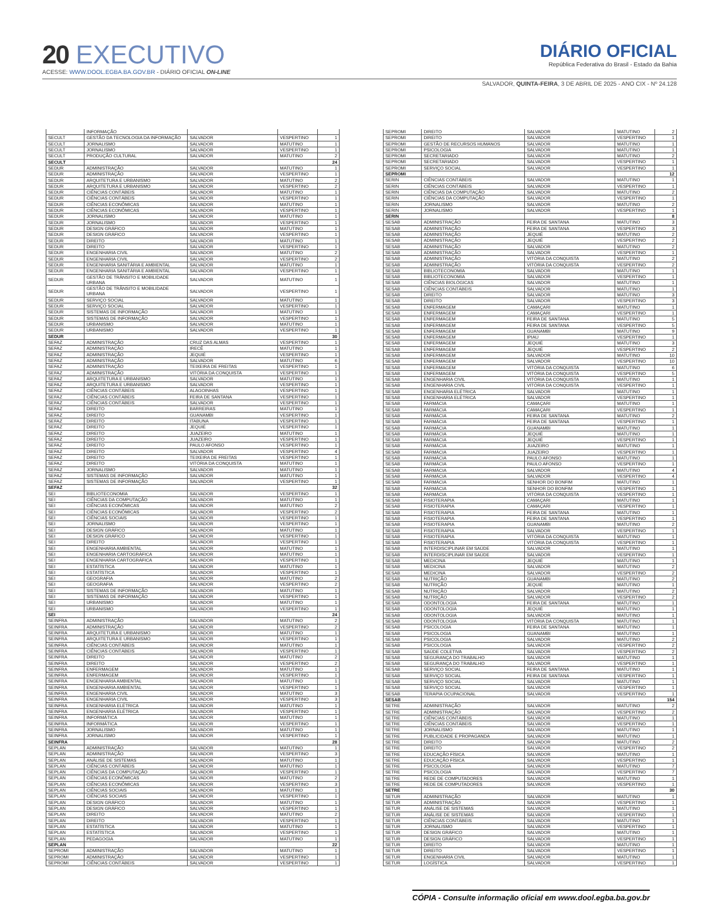20 EXECUTIVO
DIÁRIO OFICIAL
República Federativa do Brasil - Estado da Bahia
ACESSE: WWW.DOOL.EGBA.BA.GOV.BR - DIÁRIO OFICIAL ON-LINE
SALVADOR, QUINTA-FEIRA, 3 DE ABRIL DE 2025 - ANO CIX - Nº 24.128
| | INFORMAÇÃO | | | |
| SECULT | GESTÃO DA TECNOLOGIA DA INFORMAÇÃO | SALVADOR | VESPERTINO | 1 |
| SECULT | JORNALISMO | SALVADOR | MATUTINO | 1 |
| SECULT | JORNALISMO | SALVADOR | VESPERTINO | 1 |
| SECULT | PRODUÇÃO CULTURAL | SALVADOR | MATUTINO | 2 |
| SECULT | | | | 24 |
| SEDUR | ADMINISTRAÇÃO | SALVADOR | MATUTINO | 1 |
| SEDUR | ADMINISTRAÇÃO | SALVADOR | VESPERTINO | 1 |
| SEDUR | ARQUITETURA E URBANISMO | SALVADOR | MATUTINO | 2 |
| SEDUR | ARQUITETURA E URBANISMO | SALVADOR | VESPERTINO | 2 |
| SEDUR | CIÊNCIAS CONTÁBEIS | SALVADOR | MATUTINO | 1 |
| SEDUR | CIÊNCIAS CONTÁBEIS | SALVADOR | VESPERTINO | 1 |
| SEDUR | CIÊNCIAS ECONÔMICAS | SALVADOR | MATUTINO | 1 |
| SEDUR | CIÊNCIAS ECONÔMICAS | SALVADOR | VESPERTINO | 1 |
| SEDUR | JORNALISMO | SALVADOR | MATUTINO | 1 |
| SEDUR | JORNALISMO | SALVADOR | VESPERTINO | 1 |
| SEDUR | DESIGN GRÁFICO | SALVADOR | MATUTINO | 1 |
| SEDUR | DESIGN GRÁFICO | SALVADOR | VESPERTINO | 1 |
| SEDUR | DIREITO | SALVADOR | MATUTINO | 1 |
| SEDUR | DIREITO | SALVADOR | VESPERTINO | 1 |
| SEDUR | ENGENHARIA CIVIL | SALVADOR | MATUTINO | 2 |
| SEDUR | ENGENHARIA CIVIL | SALVADOR | VESPERTINO | 2 |
| SEDUR | ENGENHARIA SANITÁRIA E AMBIENTAL | SALVADOR | MATUTINO | 1 |
| SEDUR | ENGENHARIA SANITÁRIA E AMBIENTAL | SALVADOR | VESPERTINO | 1 |
| SEDUR | GESTÃO DE TRÂNSITO E MOBILIDADE URBANA | SALVADOR | MATUTINO | 1 |
| SEDUR | GESTÃO DE TRÂNSITO E MOBILIDADE URBANA | SALVADOR | VESPERTINO | 1 |
| SEDUR | SERVIÇO SOCIAL | SALVADOR | MATUTINO | 1 |
| SEDUR | SERVIÇO SOCIAL | SALVADOR | VESPERTINO | 1 |
| SEDUR | SISTEMAS DE INFORMAÇÃO | SALVADOR | MATUTINO | 1 |
| SEDUR | SISTEMAS DE INFORMAÇÃO | SALVADOR | VESPERTINO | 1 |
| SEDUR | URBANISMO | SALVADOR | MATUTINO | 1 |
| SEDUR | URBANISMO | SALVADOR | VESPERTINO | 1 |
| SEDUR | | | | 30 |
| SEFAZ | ADMINISTRAÇÃO | CRUZ DAS ALMAS | VESPERTINO | 1 |
| SEFAZ | ADMINISTRAÇÃO | IRECÊ | MATUTINO | 1 |
| SEFAZ | ADMINISTRAÇÃO | JEQUIÉ | VESPERTINO | 1 |
| SEFAZ | ADMINISTRAÇÃO | SALVADOR | MATUTINO | 6 |
| SEFAZ | ADMINISTRAÇÃO | TEIXEIRA DE FREITAS | VESPERTINO | 1 |
| SEFAZ | ADMINISTRAÇÃO | VITÓRIA DA CONQUISTA | VESPERTINO | 1 |
| SEFAZ | ARQUITETURA E URBANISMO | SALVADOR | MATUTINO | 1 |
| SEFAZ | ARQUITETURA E URBANISMO | SALVADOR | VESPERTINO | 1 |
| SEFAZ | CIÊNCIAS CONTÁBEIS | ALAGOINHAS | VESPERTINO | 1 |
| SEFAZ | CIÊNCIAS CONTÁBEIS | FEIRA DE SANTANA | VESPERTINO | 1 |
| SEFAZ | CIÊNCIAS CONTÁBEIS | SALVADOR | VESPERTINO | 1 |
| SEFAZ | DIREITO | BARREIRAS | MATUTINO | 1 |
| SEFAZ | DIREITO | GUANAMBI | VESPERTINO | 1 |
| SEFAZ | DIREITO | ITABUNA | VESPERTINO | 1 |
| SEFAZ | DIREITO | JEQUIÉ | VESPERTINO | 1 |
| SEFAZ | DIREITO | JUAZEIRO | MATUTINO | 1 |
| SEFAZ | DIREITO | JUAZEIRO | VESPERTINO | 1 |
| SEFAZ | DIREITO | PAULO AFONSO | VESPERTINO | 1 |
| SEFAZ | DIREITO | SALVADOR | VESPERTINO | 4 |
| SEFAZ | DIREITO | TEIXEIRA DE FREITAS | VESPERTINO | 1 |
| SEFAZ | DIREITO | VITÓRIA DA CONQUISTA | MATUTINO | 1 |
| SEFAZ | JORNALISMO | SALVADOR | MATUTINO | 1 |
| SEFAZ | SISTEMAS DE INFORMAÇÃO | SALVADOR | MATUTINO | 1 |
| SEFAZ | SISTEMAS DE INFORMAÇÃO | SALVADOR | VESPERTINO | 1 |
| SEFAZ | | | | 32 |
| SEI | BIBLIOTECONOMIA | SALVADOR | VESPERTINO | 1 |
| SEI | CIÊNCIAS DA COMPUTAÇÃO | SALVADOR | MATUTINO | 1 |
| SEI | CIÊNCIAS ECONÔMICAS | SALVADOR | MATUTINO | 2 |
| SEI | CIÊNCIAS ECONÔMICAS | SALVADOR | VESPERTINO | 2 |
| SEI | CIÊNCIAS SOCIAIS | SALVADOR | VESPERTINO | 1 |
| SEI | JORNALISMO | SALVADOR | VESPERTINO | 1 |
| SEI | DESIGN GRÁFICO | SALVADOR | MATUTINO | 1 |
| SEI | DESIGN GRÁFICO | SALVADOR | VESPERTINO | 1 |
| SEI | DIREITO | SALVADOR | VESPERTINO | 1 |
| SEI | ENGENHARIA AMBIENTAL | SALVADOR | MATUTINO | 1 |
| SEI | ENGENHARIA CARTOGRÁFICA | SALVADOR | MATUTINO | 1 |
| SEI | ENGENHARIA CARTOGRÁFICA | SALVADOR | VESPERTINO | 1 |
| SEI | ESTATÍSTICA | SALVADOR | MATUTINO | 1 |
| SEI | ESTATÍSTICA | SALVADOR | VESPERTINO | 1 |
| SEI | GEOGRAFIA | SALVADOR | MATUTINO | 2 |
| SEI | GEOGRAFIA | SALVADOR | VESPERTINO | 2 |
| SEI | SISTEMAS DE INFORMAÇÃO | SALVADOR | MATUTINO | 1 |
| SEI | SISTEMAS DE INFORMAÇÃO | SALVADOR | VESPERTINO | 1 |
| SEI | URBANISMO | SALVADOR | MATUTINO | 1 |
| SEI | URBANISMO | SALVADOR | VESPERTINO | 1 |
| SEI | | | | 24 |
| SEINFRA | ADMINISTRAÇÃO | SALVADOR | MATUTINO | 2 |
| SEINFRA | ADMINISTRAÇÃO | SALVADOR | VESPERTINO | 2 |
| SEINFRA | ARQUITETURA E URBANISMO | SALVADOR | MATUTINO | 1 |
| SEINFRA | ARQUITETURA E URBANISMO | SALVADOR | VESPERTINO | 1 |
| SEINFRA | CIÊNCIAS CONTÁBEIS | SALVADOR | MATUTINO | 1 |
| SEINFRA | CIÊNCIAS CONTÁBEIS | SALVADOR | VESPERTINO | 1 |
| SEINFRA | DIREITO | SALVADOR | MATUTINO | 2 |
| SEINFRA | DIREITO | SALVADOR | VESPERTINO | 2 |
| SEINFRA | ENFERMAGEM | SALVADOR | MATUTINO | 1 |
| SEINFRA | ENFERMAGEM | SALVADOR | VESPERTINO | 1 |
| SEINFRA | ENGENHARIA AMBIENTAL | SALVADOR | MATUTINO | 1 |
| SEINFRA | ENGENHARIA AMBIENTAL | SALVADOR | VESPERTINO | 1 |
| SEINFRA | ENGENHARIA CIVIL | SALVADOR | MATUTINO | 3 |
| SEINFRA | ENGENHARIA CIVIL | SALVADOR | VESPERTINO | 3 |
| SEINFRA | ENGENHARIA ELÉTRICA | SALVADOR | MATUTINO | 1 |
| SEINFRA | ENGENHARIA ELÉTRICA | SALVADOR | VESPERTINO | 1 |
| SEINFRA | INFORMÁTICA | SALVADOR | MATUTINO | 1 |
| SEINFRA | INFORMÁTICA | SALVADOR | VESPERTINO | 1 |
| SEINFRA | JORNALISMO | SALVADOR | MATUTINO | 1 |
| SEINFRA | JORNALISMO | SALVADOR | VESPERTINO | 1 |
| SEINFRA | | | | 28 |
| SEPLAN | ADMINISTRAÇÃO | SALVADOR | MATUTINO | 1 |
| SEPLAN | ADMINISTRAÇÃO | SALVADOR | VESPERTINO | 3 |
| SEPLAN | ANÁLISE DE SISTEMAS | SALVADOR | MATUTINO | 1 |
| SEPLAN | CIÊNCIAS CONTÁBEIS | SALVADOR | MATUTINO | 1 |
| SEPLAN | CIÊNCIAS DA COMPUTAÇÃO | SALVADOR | VESPERTINO | 1 |
| SEPLAN | CIÊNCIAS ECONÔMICAS | SALVADOR | MATUTINO | 2 |
| SEPLAN | CIÊNCIAS ECONÔMICAS | SALVADOR | VESPERTINO | 3 |
| SEPLAN | CIÊNCIAS SOCIAIS | SALVADOR | MATUTINO | 1 |
| SEPLAN | CIÊNCIAS SOCIAIS | SALVADOR | VESPERTINO | 1 |
| SEPLAN | DESIGN GRÁFICO | SALVADOR | MATUTINO | 1 |
| SEPLAN | DESIGN GRÁFICO | SALVADOR | VESPERTINO | 1 |
| SEPLAN | DIREITO | SALVADOR | MATUTINO | 2 |
| SEPLAN | DIREITO | SALVADOR | VESPERTINO | 1 |
| SEPLAN | ESTATÍSTICA | SALVADOR | MATUTINO | 1 |
| SEPLAN | ESTATÍSTICA | SALVADOR | VESPERTINO | 1 |
| SEPLAN | PEDAGOGIA | SALVADOR | MATUTINO | 1 |
| SEPLAN | | | | 22 |
| SEPROMI | ADMINISTRAÇÃO | SALVADOR | MATUTINO | 1 |
| SEPROMI | ADMINISTRAÇÃO | SALVADOR | VESPERTINO | 1 |
| SEPROMI | CIÊNCIAS CONTÁBEIS | SALVADOR | VESPERTINO | 1 |
| SEPROMI | DIREITO | SALVADOR | MATUTINO | 2 |
| SEPROMI | DIREITO | SALVADOR | VESPERTINO | 1 |
| SEPROMI | GESTÃO DE RECURSOS HUMANOS | SALVADOR | MATUTINO | 1 |
| SEPROMI | PSICOLOGIA | SALVADOR | MATUTINO | 1 |
| SEPROMI | SECRETARIADO | SALVADOR | MATUTINO | 2 |
| SEPROMI | SECRETARIADO | SALVADOR | VESPERTINO | 1 |
| SEPROMI | SERVIÇO SOCIAL | SALVADOR | VESPERTINO | 1 |
| SEPROMI | | | | 12 |
| SERIN | CIÊNCIAS CONTÁBEIS | SALVADOR | MATUTINO | 1 |
| SERIN | CIÊNCIAS CONTÁBEIS | SALVADOR | VESPERTINO | 1 |
| SERIN | CIÊNCIAS DA COMPUTAÇÃO | SALVADOR | MATUTINO | 2 |
| SERIN | CIÊNCIAS DA COMPUTAÇÃO | SALVADOR | VESPERTINO | 1 |
| SERIN | JORNALISMO | SALVADOR | MATUTINO | 2 |
| SERIN | JORNALISMO | SALVADOR | VESPERTINO | 1 |
| SERIN | | | | 8 |
| SESAB | ADMINISTRAÇÃO | FEIRA DE SANTANA | MATUTINO | 3 |
| SESAB | ADMINISTRAÇÃO | FEIRA DE SANTANA | VESPERTINO | 3 |
| SESAB | ADMINISTRAÇÃO | JEQUIÉ | MATUTINO | 2 |
| SESAB | ADMINISTRAÇÃO | JEQUIÉ | VESPERTINO | 2 |
| SESAB | ADMINISTRAÇÃO | SALVADOR | MATUTINO | 2 |
| SESAB | ADMINISTRAÇÃO | SALVADOR | VESPERTINO | 1 |
| SESAB | ADMINISTRAÇÃO | VITÓRIA DA CONQUISTA | MATUTINO | 2 |
| SESAB | ADMINISTRAÇÃO | VITÓRIA DA CONQUISTA | VESPERTINO | 2 |
| SESAB | BIBLIOTECONOMIA | SALVADOR | MATUTINO | 1 |
| SESAB | BIBLIOTECONOMIA | SALVADOR | VESPERTINO | 1 |
| SESAB | CIÊNCIAS BIOLÓGICAS | SALVADOR | MATUTINO | 1 |
| SESAB | CIÊNCIAS CONTÁBEIS | SALVADOR | MATUTINO | 1 |
| SESAB | DIREITO | SALVADOR | MATUTINO | 3 |
| SESAB | DIREITO | SALVADOR | VESPERTINO | 3 |
| SESAB | ENFERMAGEM | CAMAÇARI | MATUTINO | 1 |
| SESAB | ENFERMAGEM | CAMAÇARI | VESPERTINO | 1 |
| SESAB | ENFERMAGEM | FEIRA DE SANTANA | MATUTINO | 5 |
| SESAB | ENFERMAGEM | FEIRA DE SANTANA | VESPERTINO | 5 |
| SESAB | ENFERMAGEM | GUANAMBI | MATUTINO | 9 |
| SESAB | ENFERMAGEM | IPIAÚ | VESPERTINO | 1 |
| SESAB | ENFERMAGEM | JEQUIÉ | MATUTINO | 3 |
| SESAB | ENFERMAGEM | JEQUIÉ | VESPERTINO | 2 |
| SESAB | ENFERMAGEM | SALVADOR | MATUTINO | 10 |
| SESAB | ENFERMAGEM | SALVADOR | VESPERTINO | 10 |
| SESAB | ENFERMAGEM | VITÓRIA DA CONQUISTA | MATUTINO | 6 |
| SESAB | ENFERMAGEM | VITÓRIA DA CONQUISTA | VESPERTINO | 5 |
| SESAB | ENGENHARIA CIVIL | VITÓRIA DA CONQUISTA | MATUTINO | 1 |
| SESAB | ENGENHARIA CIVIL | VITÓRIA DA CONQUISTA | VESPERTINO | 1 |
| SESAB | ENGENHARIA ELÉTRICA | SALVADOR | MATUTINO | 1 |
| SESAB | ENGENHARIA ELÉTRICA | SALVADOR | VESPERTINO | 1 |
| SESAB | FARMÁCIA | CAMAÇARI | MATUTINO | 1 |
| SESAB | FARMÁCIA | CAMAÇARI | VESPERTINO | 1 |
| SESAB | FARMÁCIA | FEIRA DE SANTANA | MATUTINO | 2 |
| SESAB | FARMÁCIA | FEIRA DE SANTANA | VESPERTINO | 1 |
| SESAB | FARMÁCIA | GUANAMBI | MATUTINO | 1 |
| SESAB | FARMÁCIA | JEQUIÉ | MATUTINO | 1 |
| SESAB | FARMÁCIA | JEQUIÉ | VESPERTINO | 1 |
| SESAB | FARMÁCIA | JUAZEIRO | MATUTINO | 1 |
| SESAB | FARMÁCIA | JUAZEIRO | VESPERTINO | 1 |
| SESAB | FARMÁCIA | PAULO AFONSO | MATUTINO | 1 |
| SESAB | FARMÁCIA | PAULO AFONSO | VESPERTINO | 1 |
| SESAB | FARMÁCIA | SALVADOR | MATUTINO | 4 |
| SESAB | FARMÁCIA | SALVADOR | VESPERTINO | 4 |
| SESAB | FARMÁCIA | SENHOR DO BONFIM | MATUTINO | 1 |
| SESAB | FARMÁCIA | SENHOR DO BONFIM | VESPERTINO | 1 |
| SESAB | FARMÁCIA | VITÓRIA DA CONQUISTA | VESPERTINO | 1 |
| SESAB | FISIOTERAPIA | CAMAÇARI | MATUTINO | 1 |
| SESAB | FISIOTERAPIA | CAMAÇARI | VESPERTINO | 1 |
| SESAB | FISIOTERAPIA | FEIRA DE SANTANA | MATUTINO | 1 |
| SESAB | FISIOTERAPIA | FEIRA DE SANTANA | VESPERTINO | 1 |
| SESAB | FISIOTERAPIA | GUANAMBI | MATUTINO | 2 |
| SESAB | FISIOTERAPIA | SALVADOR | VESPERTINO | 1 |
| SESAB | FISIOTERAPIA | VITÓRIA DA CONQUISTA | MATUTINO | 1 |
| SESAB | FISIOTERAPIA | VITÓRIA DA CONQUISTA | VESPERTINO | 1 |
| SESAB | INTERDISCIPLINAR EM SAÚDE | SALVADOR | MATUTINO | 1 |
| SESAB | INTERDISCIPLINAR EM SAÚDE | SALVADOR | VESPERTINO | 1 |
| SESAB | MEDICINA | JEQUIÉ | MATUTINO | 1 |
| SESAB | MEDICINA | SALVADOR | MATUTINO | 2 |
| SESAB | MEDICINA | SALVADOR | VESPERTINO | 2 |
| SESAB | NUTRIÇÃO | GUANAMBI | MATUTINO | 2 |
| SESAB | NUTRIÇÃO | JEQUIÉ | MATUTINO | 1 |
| SESAB | NUTRIÇÃO | SALVADOR | MATUTINO | 2 |
| SESAB | NUTRIÇÃO | SALVADOR | VESPERTINO | 2 |
| SESAB | ODONTOLOGIA | FEIRA DE SANTANA | MATUTINO | 1 |
| SESAB | ODONTOLOGIA | JEQUIÉ | MATUTINO | 1 |
| SESAB | ODONTOLOGIA | SALVADOR | MATUTINO | 1 |
| SESAB | ODONTOLOGIA | VITÓRIA DA CONQUISTA | MATUTINO | 1 |
| SESAB | PSICOLOGIA | FEIRA DE SANTANA | MATUTINO | 1 |
| SESAB | PSICOLOGIA | GUANAMBI | MATUTINO | 1 |
| SESAB | PSICOLOGIA | SALVADOR | MATUTINO | 2 |
| SESAB | PSICOLOGIA | SALVADOR | VESPERTINO | 2 |
| SESAB | SAÚDE COLETIVA | SALVADOR | VESPERTINO | 2 |
| SESAB | SEGURANÇA DO TRABALHO | SALVADOR | MATUTINO | 1 |
| SESAB | SEGURANÇA DO TRABALHO | SALVADOR | VESPERTINO | 1 |
| SESAB | SERVIÇO SOCIAL | FEIRA DE SANTANA | MATUTINO | 1 |
| SESAB | SERVIÇO SOCIAL | FEIRA DE SANTANA | VESPERTINO | 1 |
| SESAB | SERVIÇO SOCIAL | SALVADOR | MATUTINO | 1 |
| SESAB | SERVIÇO SOCIAL | SALVADOR | VESPERTINO | 1 |
| SESAB | TERAPIA OCUPACIONAL | SALVADOR | VESPERTINO | 1 |
| SESAB | | | | 154 |
| SETRE | ADMINISTRAÇÃO | SALVADOR | MATUTINO | 2 |
| SETRE | ADMINISTRAÇÃO | SALVADOR | VESPERTINO | 2 |
| SETRE | CIÊNCIAS CONTÁBEIS | SALVADOR | MATUTINO | 1 |
| SETRE | CIÊNCIAS CONTÁBEIS | SALVADOR | VESPERTINO | 1 |
| SETRE | JORNALISMO | SALVADOR | MATUTINO | 1 |
| SETRE | PUBLICIDADE E PROPAGANDA | SALVADOR | MATUTINO | 1 |
| SETRE | DIREITO | SALVADOR | MATUTINO | 2 |
| SETRE | DIREITO | SALVADOR | VESPERTINO | 2 |
| SETRE | EDUCAÇÃO FÍSICA | SALVADOR | MATUTINO | 1 |
| SETRE | EDUCAÇÃO FÍSICA | SALVADOR | VESPERTINO | 1 |
| SETRE | PSICOLOGIA | SALVADOR | MATUTINO | 7 |
| SETRE | PSICOLOGIA | SALVADOR | VESPERTINO | 7 |
| SETRE | REDE DE COMPUTADORES | SALVADOR | MATUTINO | 1 |
| SETRE | REDE DE COMPUTADORES | SALVADOR | VESPERTINO | 1 |
| SETRE | | | | 30 |
| SETUR | ADMINISTRAÇÃO | SALVADOR | MATUTINO | 1 |
| SETUR | ADMINISTRAÇÃO | SALVADOR | VESPERTINO | 1 |
| SETUR | ANÁLISE DE SISTEMAS | SALVADOR | MATUTINO | 1 |
| SETUR | ANÁLISE DE SISTEMAS | SALVADOR | VESPERTINO | 1 |
| SETUR | CIÊNCIAS CONTÁBEIS | SALVADOR | MATUTINO | 1 |
| SETUR | JORNALISMO | SALVADOR | VESPERTINO | 1 |
| SETUR | DESIGN GRÁFICO | SALVADOR | MATUTINO | 1 |
| SETUR | DESIGN GRÁFICO | SALVADOR | VESPERTINO | 1 |
| SETUR | DIREITO | SALVADOR | MATUTINO | 1 |
| SETUR | DIREITO | SALVADOR | VESPERTINO | 1 |
| SETUR | ENGENHARIA CIVIL | SALVADOR | MATUTINO | 1 |
| SETUR | LOGÍSTICA | SALVADOR | VESPERTINO | 1 |
CÓPIA - Consulte informação oficial em www.dool.egba.ba.gov.br